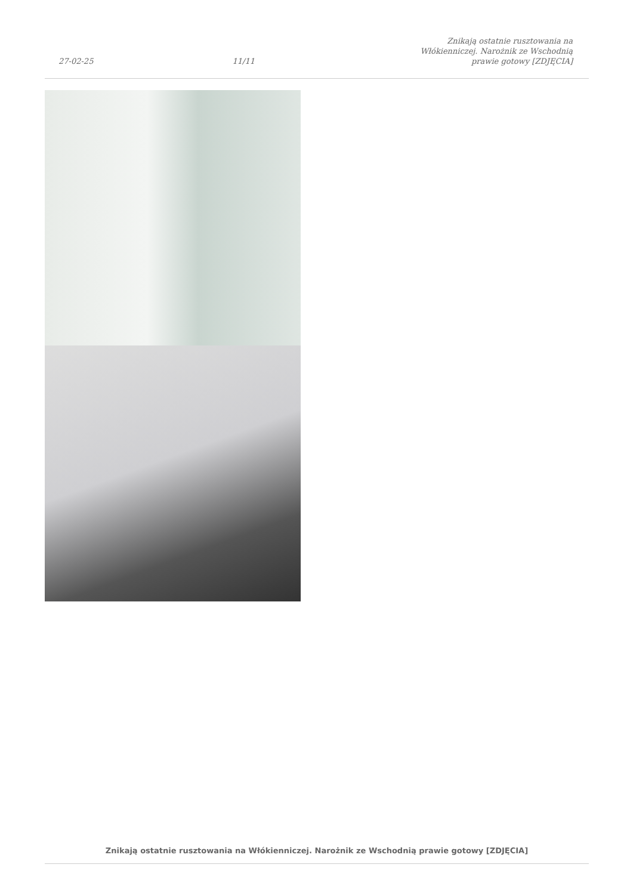27-02-25 11/11 Znikają ostatnie rusztowania na Włókienniczej. Narożnik ze Wschodnią prawie gotowy [ZDJĘCIA]
Znikają ostatnie rusztowania na Włókienniczej. Narożnik ze Wschodnią prawie gotowy [ZDJĘCIA]